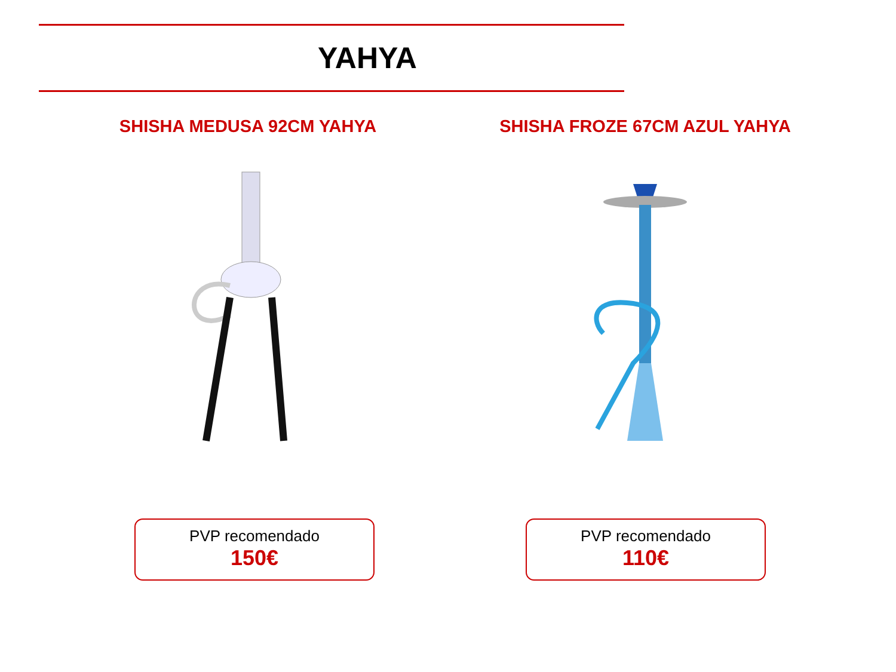YAHYA
SHISHA MEDUSA 92CM YAHYA
PVP recomendado
150€
SHISHA FROZE 67CM AZUL YAHYA
PVP recomendado
110€